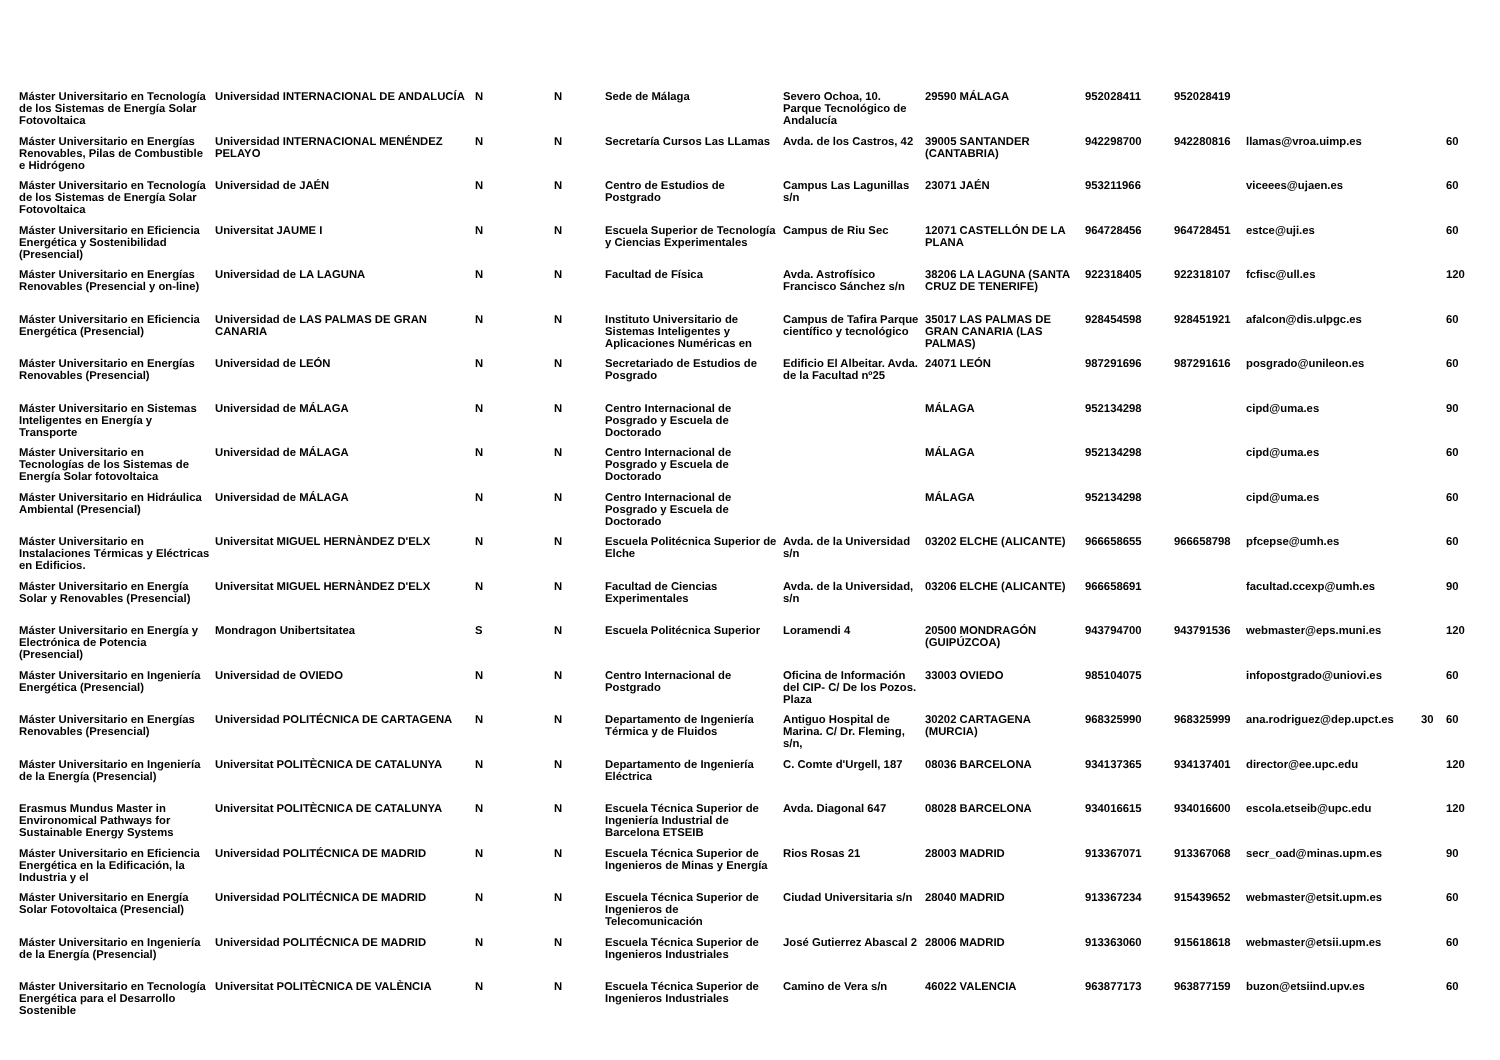| Máster Universitario en Tecnología de los Sistemas de Energía Solar Fotovoltaica | Universidad INTERNACIONAL DE ANDALUCÍA | N | N | Sede de Málaga | Severo Ochoa, 10. Parque Tecnológico de Andalucía | 29590 MÁLAGA | 952028411 | 952028419 | | | |
| Máster Universitario en Energías Renovables, Pilas de Combustible e Hidrógeno | Universidad INTERNACIONAL MENÉNDEZ PELAYO | N | N | Secretaría Cursos Las LLamas | Avda. de los Castros, 42 | 39005 SANTANDER (CANTABRIA) | 942298700 | 942280816 | llamas@vroa.uimp.es | | 60 |
| Máster Universitario en Tecnología de los Sistemas de Energía Solar Fotovoltaica | Universidad de JAÉN | N | N | Centro de Estudios de Postgrado | Campus Las Lagunillas s/n | 23071 JAÉN | 953211966 | | viceees@ujaen.es | | 60 |
| Máster Universitario en Eficiencia Energética y Sostenibilidad (Presencial) | Universitat JAUME I | N | N | Escuela Superior de Tecnología y Ciencias Experimentales | Campus de Riu Sec | 12071 CASTELLÓN DE LA PLANA | 964728456 | 964728451 | estce@uji.es | | 60 |
| Máster Universitario en Energías Renovables (Presencial y on-line) | Universidad de LA LAGUNA | N | N | Facultad de Física | Avda. Astrofísico Francisco Sánchez s/n | 38206 LA LAGUNA (SANTA CRUZ DE TENERIFE) | 922318405 | 922318107 | fcfisc@ull.es | | 120 |
| Máster Universitario en Eficiencia Energética (Presencial) | Universidad de LAS PALMAS DE GRAN CANARIA | N | N | Instituto Universitario de Sistemas Inteligentes y Aplicaciones Numéricas en | Campus de Tafira Parque científico y tecnológico | 35017 LAS PALMAS DE GRAN CANARIA (LAS PALMAS) | 928454598 | 928451921 | afalcon@dis.ulpgc.es | | 60 |
| Máster Universitario en Energías Renovables (Presencial) | Universidad de LEÓN | N | N | Secretariado de Estudios de Posgrado | Edificio El Albeitar. Avda. de la Facultad nº25 | 24071 LEÓN | 987291696 | 987291616 | posgrado@unileon.es | | 60 |
| Máster Universitario en Sistemas Inteligentes en Energía y Transporte | Universidad de MÁLAGA | N | N | Centro Internacional de Posgrado y Escuela de Doctorado | | MÁLAGA | 952134298 | | cipd@uma.es | | 90 |
| Máster Universitario en Tecnologías de los Sistemas de Energía Solar fotovoltaica | Universidad de MÁLAGA | N | N | Centro Internacional de Posgrado y Escuela de Doctorado | | MÁLAGA | 952134298 | | cipd@uma.es | | 60 |
| Máster Universitario en Hidráulica Ambiental (Presencial) | Universidad de MÁLAGA | N | N | Centro Internacional de Posgrado y Escuela de Doctorado | | MÁLAGA | 952134298 | | cipd@uma.es | | 60 |
| Máster Universitario en Instalaciones Térmicas y Eléctricas en Edificios. | Universitat MIGUEL HERNÀNDEZ D'ELX | N | N | Escuela Politécnica Superior de Elche | Avda. de la Universidad s/n | 03202 ELCHE (ALICANTE) | 966658655 | 966658798 | pfcepse@umh.es | | 60 |
| Máster Universitario en Energía Solar y Renovables (Presencial) | Universitat MIGUEL HERNÀNDEZ D'ELX | N | N | Facultad de Ciencias Experimentales | Avda. de la Universidad, s/n | 03206 ELCHE (ALICANTE) | 966658691 | | facultad.ccexp@umh.es | | 90 |
| Máster Universitario en Energía y Electrónica de Potencia (Presencial) | Mondragon Unibertsitatea | S | N | Escuela Politécnica Superior | Loramendi 4 | 20500 MONDRAGÓN (GUIPÚZCOA) | 943794700 | 943791536 | webmaster@eps.muni.es | | 120 |
| Máster Universitario en Ingeniería Energética (Presencial) | Universidad de OVIEDO | N | N | Centro Internacional de Postgrado | Oficina de Información del CIP- C/ De los Pozos. Plaza | 33003 OVIEDO | 985104075 | | infopostgrado@uniovi.es | | 60 |
| Máster Universitario en Energías Renovables (Presencial) | Universidad POLITÉCNICA DE CARTAGENA | N | N | Departamento de Ingeniería Térmica y de Fluidos | Antiguo Hospital de Marina. C/ Dr. Fleming, s/n, | 30202 CARTAGENA (MURCIA) | 968325990 | 968325999 | ana.rodriguez@dep.upct.es | 30 | 60 |
| Máster Universitario en Ingeniería de la Energía (Presencial) | Universitat POLITÈCNICA DE CATALUNYA | N | N | Departamento de Ingeniería Eléctrica | C. Comte d'Urgell, 187 | 08036 BARCELONA | 934137365 | 934137401 | director@ee.upc.edu | | 120 |
| Erasmus Mundus Master in Environomical Pathways for Sustainable Energy Systems | Universitat POLITÈCNICA DE CATALUNYA | N | N | Escuela Técnica Superior de Ingeniería Industrial de Barcelona ETSEIB | Avda. Diagonal 647 | 08028 BARCELONA | 934016615 | 934016600 | escola.etseib@upc.edu | | 120 |
| Máster Universitario en Eficiencia Energética en la Edificación, la Industria y el | Universidad POLITÉCNICA DE MADRID | N | N | Escuela Técnica Superior de Ingenieros de Minas y Energía | Rios Rosas 21 | 28003 MADRID | 913367071 | 913367068 | secr_oad@minas.upm.es | | 90 |
| Máster Universitario en Energía Solar Fotovoltaica (Presencial) | Universidad POLITÉCNICA DE MADRID | N | N | Escuela Técnica Superior de Ingenieros de Telecomunicación | Ciudad Universitaria s/n | 28040 MADRID | 913367234 | 915439652 | webmaster@etsit.upm.es | | 60 |
| Máster Universitario en Ingeniería de la Energía (Presencial) | Universidad POLITÉCNICA DE MADRID | N | N | Escuela Técnica Superior de Ingenieros Industriales | José Gutierrez Abascal 2 | 28006 MADRID | 913363060 | 915618618 | webmaster@etsii.upm.es | | 60 |
| Máster Universitario en Tecnología Energética para el Desarrollo Sostenible | Universitat POLITÈCNICA DE VALÈNCIA | N | N | Escuela Técnica Superior de Ingenieros Industriales | Camino de Vera s/n | 46022 VALENCIA | 963877173 | 963877159 | buzon@etsiind.upv.es | | 60 |